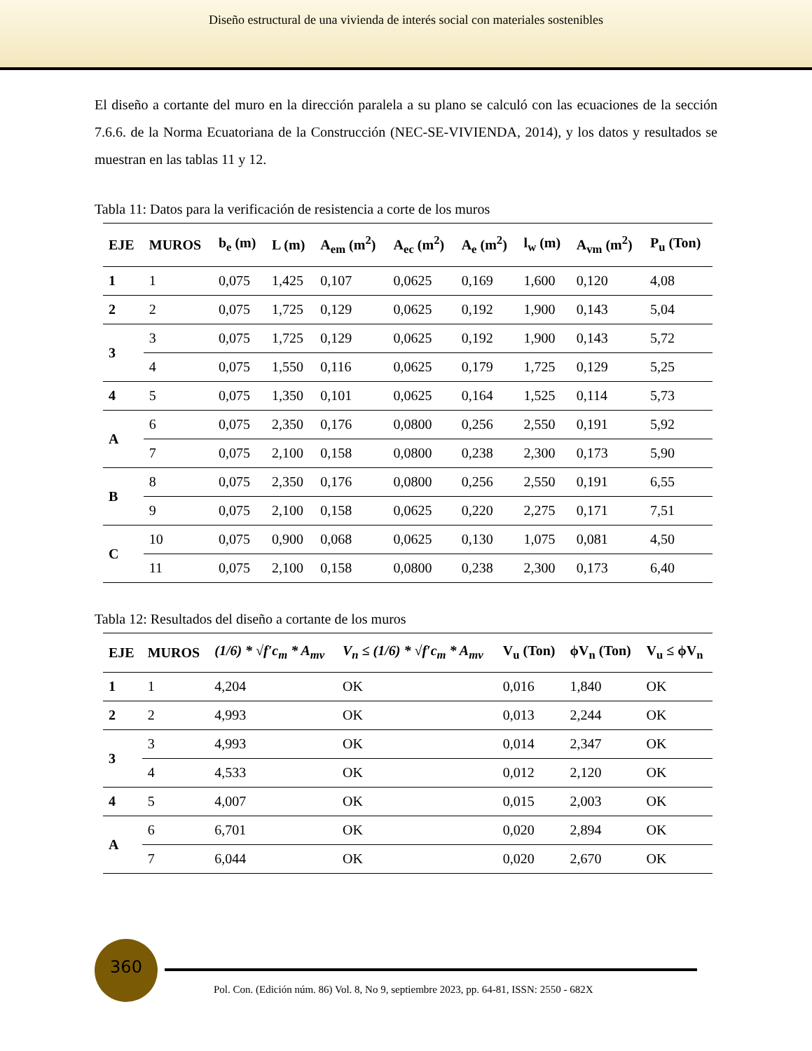Diseño estructural de una vivienda de interés social con materiales sostenibles
El diseño a cortante del muro en la dirección paralela a su plano se calculó con las ecuaciones de la sección 7.6.6. de la Norma Ecuatoriana de la Construcción (NEC-SE-VIVIENDA, 2014), y los datos y resultados se muestran en las tablas 11 y 12.
Tabla 11: Datos para la verificación de resistencia a corte de los muros
| EJE | MUROS | b<sub>e</sub> (m) | L (m) | A<sub>em</sub> (m<sup>2</sup>) | A<sub>ec</sub> (m<sup>2</sup>) | A<sub>e</sub> (m<sup>2</sup>) | l<sub>w</sub> (m) | A<sub>vm</sub> (m<sup>2</sup>) | P<sub>u</sub> (Ton) |
| --- | --- | --- | --- | --- | --- | --- | --- | --- | --- |
| 1 | 1 | 0,075 | 1,425 | 0,107 | 0,0625 | 0,169 | 1,600 | 0,120 | 4,08 |
| 2 | 2 | 0,075 | 1,725 | 0,129 | 0,0625 | 0,192 | 1,900 | 0,143 | 5,04 |
| 3 | 3 | 0,075 | 1,725 | 0,129 | 0,0625 | 0,192 | 1,900 | 0,143 | 5,72 |
| | 4 | 0,075 | 1,550 | 0,116 | 0,0625 | 0,179 | 1,725 | 0,129 | 5,25 |
| 4 | 5 | 0,075 | 1,350 | 0,101 | 0,0625 | 0,164 | 1,525 | 0,114 | 5,73 |
| A | 6 | 0,075 | 2,350 | 0,176 | 0,0800 | 0,256 | 2,550 | 0,191 | 5,92 |
| | 7 | 0,075 | 2,100 | 0,158 | 0,0800 | 0,238 | 2,300 | 0,173 | 5,90 |
| B | 8 | 0,075 | 2,350 | 0,176 | 0,0800 | 0,256 | 2,550 | 0,191 | 6,55 |
| | 9 | 0,075 | 2,100 | 0,158 | 0,0625 | 0,220 | 2,275 | 0,171 | 7,51 |
| C | 10 | 0,075 | 0,900 | 0,068 | 0,0625 | 0,130 | 1,075 | 0,081 | 4,50 |
| | 11 | 0,075 | 2,100 | 0,158 | 0,0800 | 0,238 | 2,300 | 0,173 | 6,40 |
Tabla 12: Resultados del diseño a cortante de los muros
| EJE | MUROS | (1/6) * √f′c<sub>m</sub> * A<sub>mv</sub> | V<sub>n</sub> ≤ (1/6) * √f′c<sub>m</sub> * A<sub>mv</sub> | V<sub>u</sub> (Ton) | ϕV<sub>n</sub> (Ton) | V<sub>u</sub> ≤ ϕV<sub>n</sub> |
| --- | --- | --- | --- | --- | --- | --- |
| 1 | 1 | 4,204 | OK | 0,016 | 1,840 | OK |
| 2 | 2 | 4,993 | OK | 0,013 | 2,244 | OK |
| 3 | 3 | 4,993 | OK | 0,014 | 2,347 | OK |
| | 4 | 4,533 | OK | 0,012 | 2,120 | OK |
| 4 | 5 | 4,007 | OK | 0,015 | 2,003 | OK |
| A | 6 | 6,701 | OK | 0,020 | 2,894 | OK |
| | 7 | 6,044 | OK | 0,020 | 2,670 | OK |
360
Pol. Con. (Edición núm. 86) Vol. 8, No 9, septiembre 2023, pp. 64-81, ISSN: 2550 - 682X